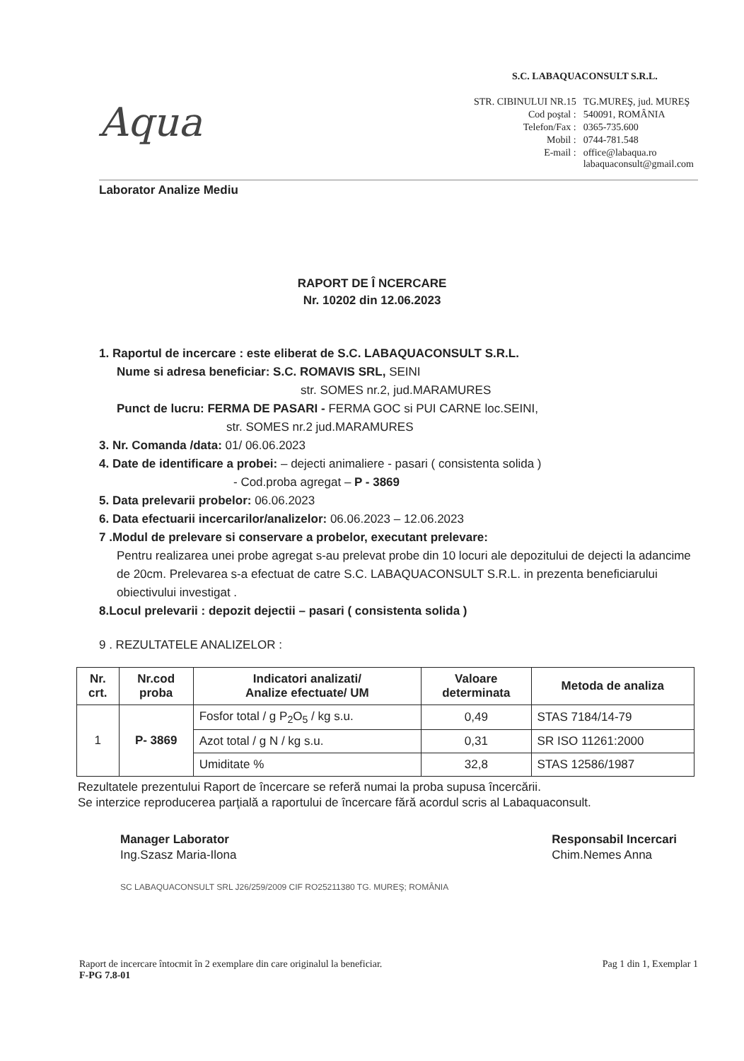Aqua
S.C. LABAQUACONSULT S.R.L.
| STR. CIBINULUI NR.15 | TG.MUREŞ, jud. MUREŞ |
| Cod poştal : | 540091, ROMÂNIA |
| Telefon/Fax : | 0365-735.600 |
| Mobil : | 0744-781.548 |
| E-mail : | office@labaqua.ro labaquaconsult@gmail.com |
Laborator Analize Mediu
RAPORT DE Î NCERCARE
Nr. 10202 din 12.06.2023
1. Raportul de incercare : este eliberat de S.C. LABAQUACONSULT S.R.L.
Nume si adresa beneficiar: S.C. ROMAVIS SRL, SEINI
str. SOMES nr.2, jud.MARAMURES
Punct de lucru: FERMA DE PASARI - FERMA GOC si PUI CARNE loc.SEINI,
str. SOMES nr.2 jud.MARAMURES
3. Nr. Comanda /data: 01/ 06.06.2023
4. Date de identificare a probei: – dejecti animaliere - pasari ( consistenta solida )
- Cod.proba agregat – P - 3869
5. Data prelevarii probelor: 06.06.2023
6. Data efectuarii incercarilor/analizelor: 06.06.2023 – 12.06.2023
7 .Modul de prelevare si conservare a probelor, executant prelevare:
Pentru realizarea unei probe agregat s-au prelevat probe din 10 locuri ale depozitului de dejecti la adancime de 20cm. Prelevarea s-a efectuat de catre S.C. LABAQUACONSULT S.R.L. in prezenta beneficiarului obiectivului investigat .
8.Locul prelevarii : depozit dejectii – pasari ( consistenta solida )
9 . REZULTATELE ANALIZELOR :
| Nr. crt. | Nr.cod proba | Indicatori analizati/ Analize efectuate/ UM | Valoare determinata | Metoda de analiza |
| --- | --- | --- | --- | --- |
| 1 | P- 3869 | Fosfor total / g P<sub>2</sub>O<sub>5</sub> / kg s.u. | 0,49 | STAS 7184/14-79 |
| | | Azot total / g N / kg s.u. | 0,31 | SR ISO 11261:2000 |
| | | Umiditate % | 32,8 | STAS 12586/1987 |
Rezultatele prezentului Raport de încercare se referă numai la proba supusa încercării.
Se interzice reproducerea parţială a raportului de încercare fără acordul scris al Labaquaconsult.
Manager Laborator
Ing.Szasz Maria-Ilona
SC LABAQUACONSULT SRL J26/259/2009 CIF RO25211380 TG. MUREŞ; ROMÂNIA
Responsabil Incercari
Chim.Nemes Anna
Raport de incercare întocmit în 2 exemplare din care originalul la beneficiar.
F-PG 7.8-01
Pag 1 din 1, Exemplar 1